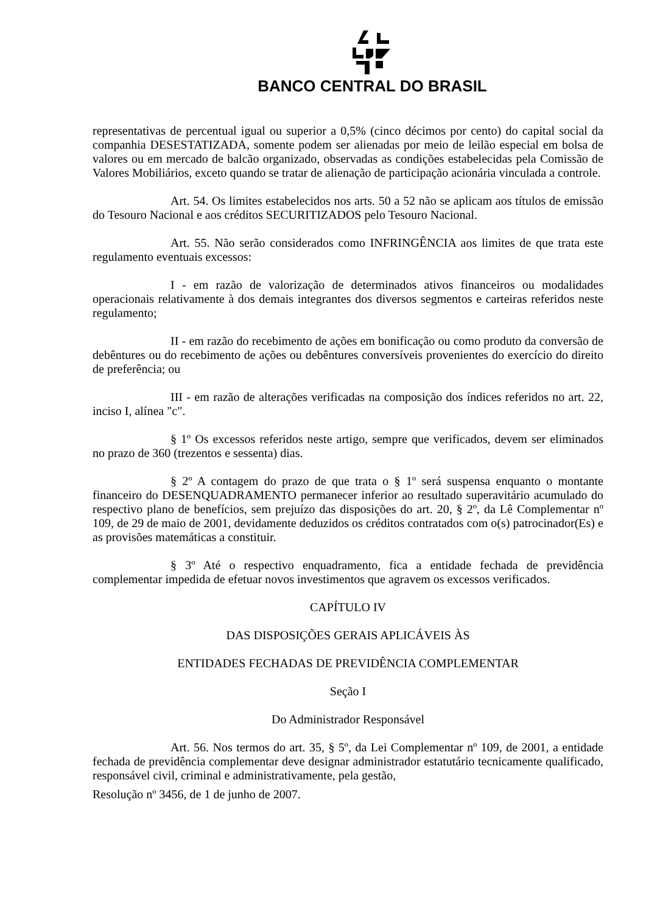BANCO CENTRAL DO BRASIL
representativas de percentual igual ou superior a 0,5% (cinco décimos por cento) do capital social da companhia DESESTATIZADA, somente podem ser alienadas por meio de leilão especial em bolsa de valores ou em mercado de balcão organizado, observadas as condições estabelecidas pela Comissão de Valores Mobiliários, exceto quando se tratar de alienação de participação acionária vinculada a controle.
Art. 54. Os limites estabelecidos nos arts. 50 a 52 não se aplicam aos títulos de emissão do Tesouro Nacional e aos créditos SECURITIZADOS pelo Tesouro Nacional.
Art. 55. Não serão considerados como INFRINGÊNCIA aos limites de que trata este regulamento eventuais excessos:
I - em razão de valorização de determinados ativos financeiros ou modalidades operacionais relativamente à dos demais integrantes dos diversos segmentos e carteiras referidos neste regulamento;
II - em razão do recebimento de ações em bonificação ou como produto da conversão de debêntures ou do recebimento de ações ou debêntures conversíveis provenientes do exercício do direito de preferência; ou
III - em razão de alterações verificadas na composição dos índices referidos no art. 22, inciso I, alínea "c".
§ 1º Os excessos referidos neste artigo, sempre que verificados, devem ser eliminados no prazo de 360 (trezentos e sessenta) dias.
§ 2º A contagem do prazo de que trata o § 1º será suspensa enquanto o montante financeiro do DESENQUADRAMENTO permanecer inferior ao resultado superavitário acumulado do respectivo plano de benefícios, sem prejuízo das disposições do art. 20, § 2º, da Lê Complementar nº 109, de 29 de maio de 2001, devidamente deduzidos os créditos contratados com o(s) patrocinador(Es) e as provisões matemáticas a constituir.
§ 3º Até o respectivo enquadramento, fica a entidade fechada de previdência complementar impedida de efetuar novos investimentos que agravem os excessos verificados.
CAPÍTULO IV
DAS DISPOSIÇÕES GERAIS APLICÁVEIS ÀS
ENTIDADES FECHADAS DE PREVIDÊNCIA COMPLEMENTAR
Seção I
Do Administrador Responsável
Art. 56. Nos termos do art. 35, § 5º, da Lei Complementar nº 109, de 2001, a entidade fechada de previdência complementar deve designar administrador estatutário tecnicamente qualificado, responsável civil, criminal e administrativamente, pela gestão,
Resolução nº 3456, de 1 de junho de 2007.